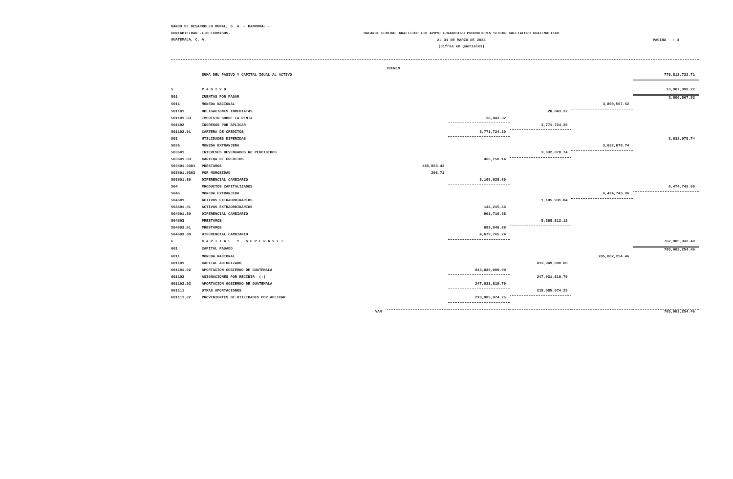BANCO DE DESARROLLO RURAL, S. A. - BANRURAL -
CONTABILIDAD -FIDEICOMISOS-
GUATEMALA, C. A.
BALANCE GENERAL ANALITICO FID APOYO FINANCIERO PRODUCTORES SECTOR CAFETALERO GUATEMALTECO
AL 31 DE MARZO DE 2024
(Cifras en Quetzales)
PAGINA : 3
| | | VIENEN | | | | |
| | SUMA DEL PASIVO Y CAPITAL IGUAL AL ACTIVO | | | | | 776,812,722.71 |
| 5 | P A S I V O | | | | | 13,907,390.22 |
| 501 | CUENTAS POR PAGAR | | | | | 3,800,567.52 |
| 5011 | MONEDA NACIONAL | | | | 3,800,567.52 | |
| 501101 | OBLIGACIONES INMEDIATAS | | | 28,843.32 | | |
| 501101.03 | IMPUESTO SOBRE LA RENTA | | 28,843.32 | | | |
| 501102 | INGRESOS POR APLICAR | | | 3,771,724.20 | | |
| 501102.01 | CARTERA DE CREDITOS | | 3,771,724.20 | | | |
| 503 | UTILIDADES DIFERIDAS | | | | | 3,632,078.74 |
| 5036 | MONEDA EXTRANJERA | | | | 3,632,078.74 | |
| 503601 | INTERESES DEVENGADOS NO PERCIBIDOS | | | 3,632,078.74 | | |
| 503601.03 | CARTERA DE CREDITOS | | 466,150.14 | | | |
| 503601.0301 | PRESTAMOS | 465,853.43 | | | | |
| 503601.0303 | POR MOROSIDAD | 296.71 | | | | |
| 503601.80 | DIFERENCIAL CAMBIARIO | | 3,165,928.60 | | | |
| 504 | PRODUCTOS CAPITALIZADOS | | | | | 6,474,743.96 |
| 5046 | MONEDA EXTRANJERA | | | | 6,474,743.96 | |
| 504601 | ACTIVOS EXTRAORDINARIOS | | | 1,105,931.84 | | |
| 504601.01 | ACTIVOS EXTRAORDINARIOS | | 144,215.46 | | | |
| 504601.80 | DIFERENCIAL CAMBIARIO | | 961,716.38 | | | |
| 504603 | PRESTAMOS | | | 5,368,812.12 | | |
| 504603.01 | PRESTAMOS | | 689,046.88 | | | |
| 504603.80 | DIFERENCIAL CAMBIARIO | | 4,679,765.24 | | | |
| 6 | C A P I T A L Y S U P E R A V I T | | | | | 762,905,332.49 |
| 601 | CAPITAL PAGADO | | | | | 785,002,254.46 |
| 6011 | MONEDA NACIONAL | | | | 785,002,254.46 | |
| 601101 | CAPITAL AUTORIZADO | | | 813,049,000.00 | | |
| 601101.02 | APORTACION GOBIERNO DE GUATEMALA | | 813,049,000.00 | | | |
| 601102 | ASIGNACIONES POR RECIBIR (-) | | | 247,031,819.79 | | |
| 601102.02 | APORTACION GOBIERNO DE GUATEMALA | | 247,031,819.79 | | | |
| 601111 | OTRAS APORTACIONES | | | 218,985,074.25 | | |
| 601111.02 | PROVENIENTES DE UTILIDADES POR APLICAR | | 218,985,074.25 | | | |
| | VAN | | | | | 785,002,254.46 |